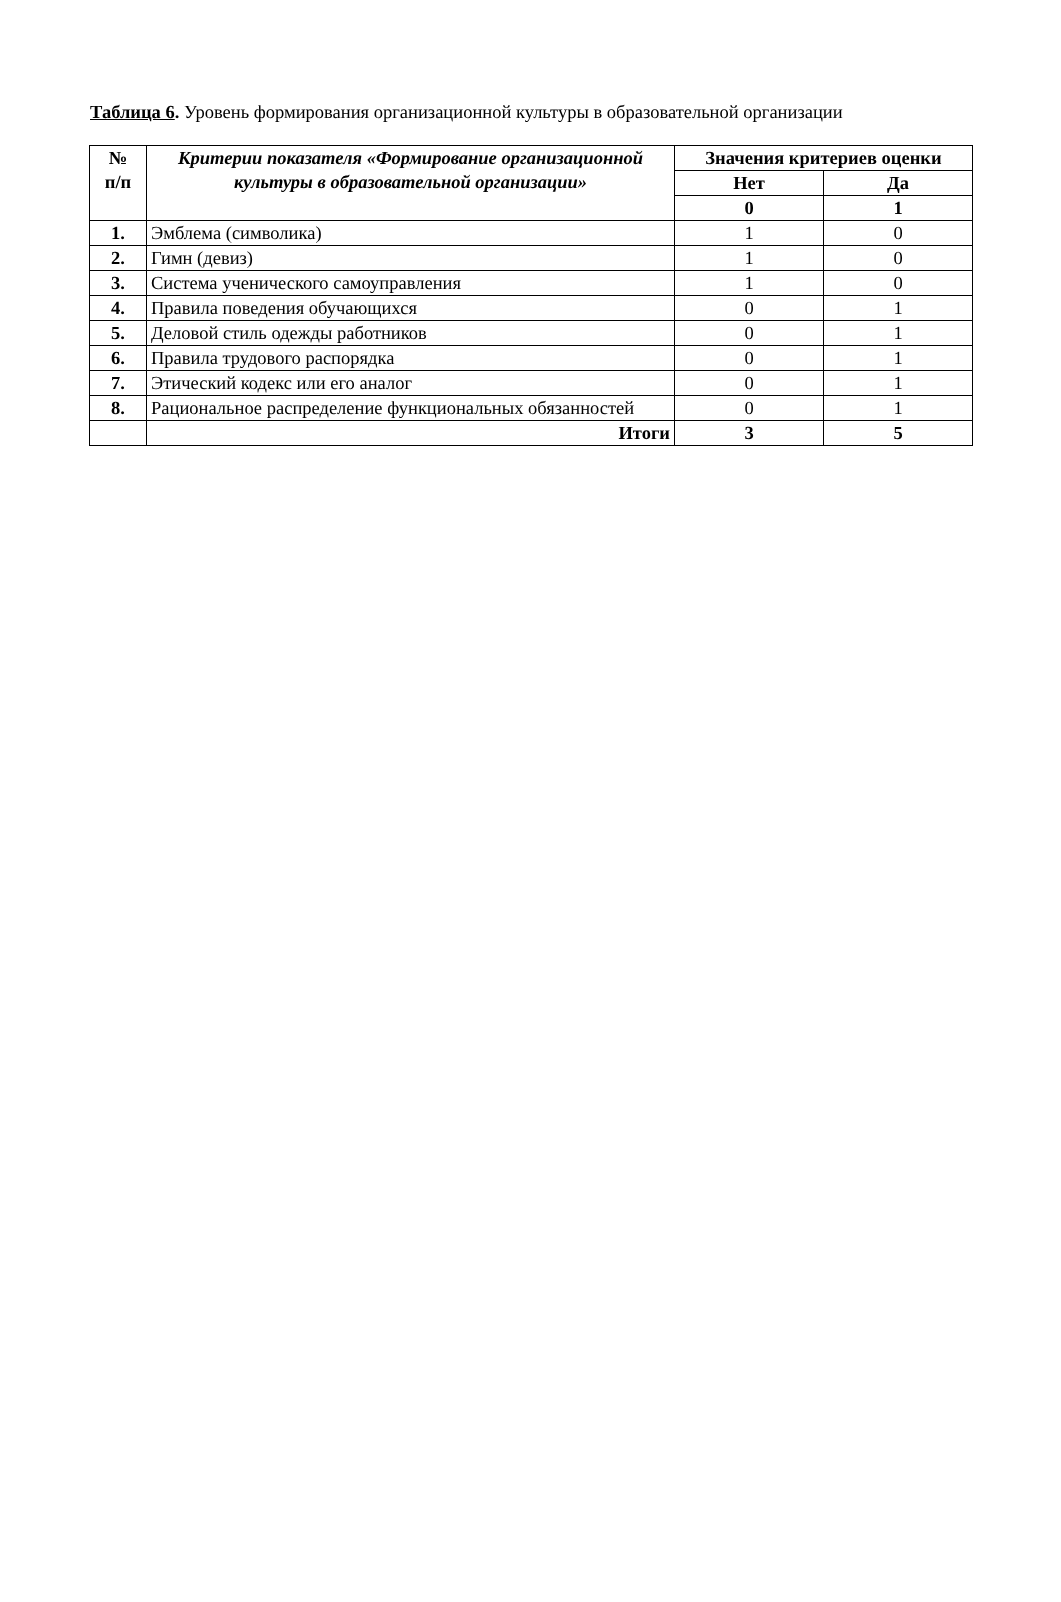Таблица 6. Уровень формирования организационной культуры в образовательной организации
| № п/п | Критерии показателя «Формирование организационной культуры в образовательной организации» | Значения критериев оценки | |
| --- | --- | --- | --- |
| | | Нет | Да |
| | | 0 | 1 |
| 1. | Эмблема (символика) | 1 | 0 |
| 2. | Гимн (девиз) | 1 | 0 |
| 3. | Система ученического самоуправления | 1 | 0 |
| 4. | Правила поведения обучающихся | 0 | 1 |
| 5. | Деловой стиль одежды работников | 0 | 1 |
| 6. | Правила трудового распорядка | 0 | 1 |
| 7. | Этический кодекс или его аналог | 0 | 1 |
| 8. | Рациональное распределение функциональных обязанностей | 0 | 1 |
| | Итоги | 3 | 5 |